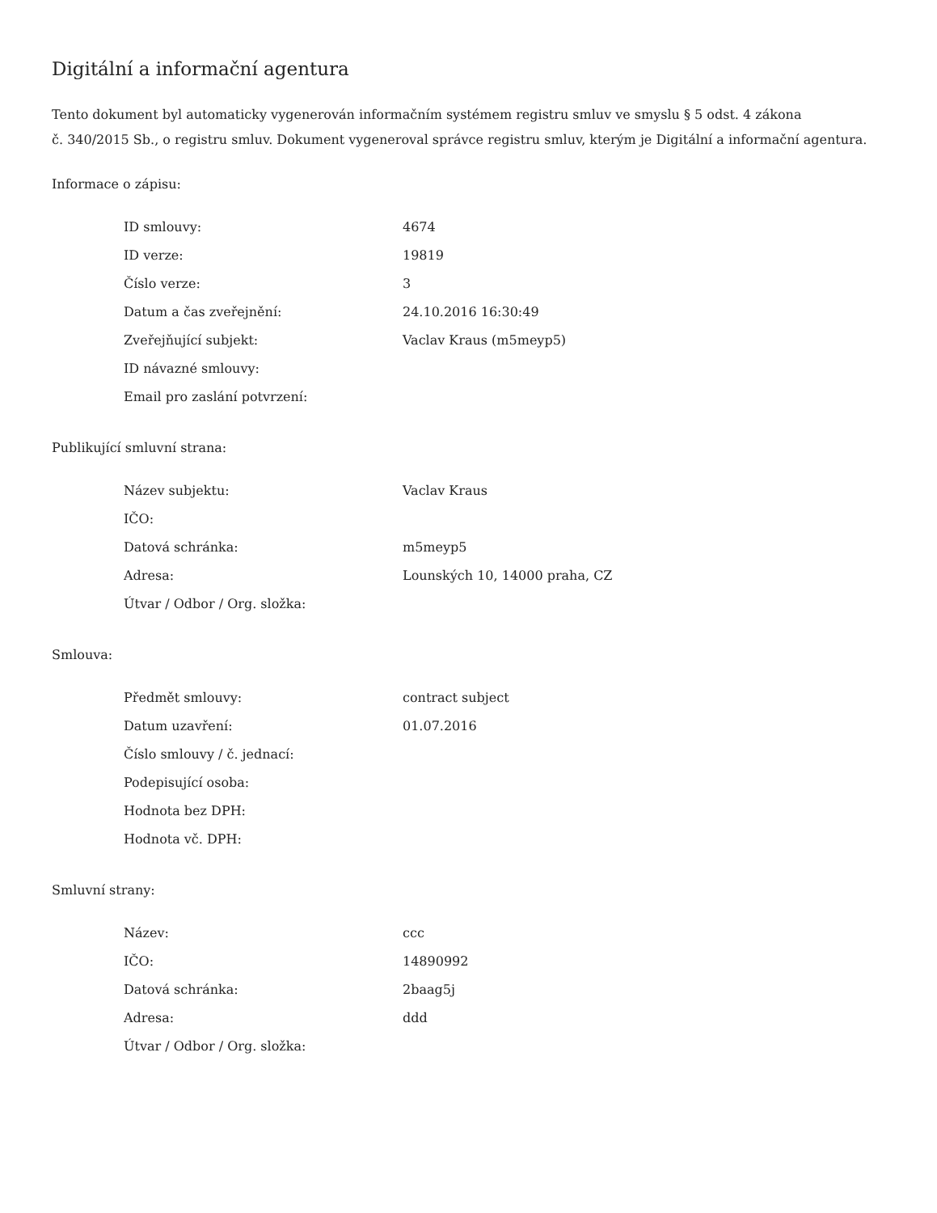Digitální a informační agentura
Tento dokument byl automaticky vygenerován informačním systémem registru smluv ve smyslu § 5 odst. 4 zákona
č. 340/2015 Sb., o registru smluv. Dokument vygeneroval správce registru smluv, kterým je Digitální a informační agentura.
Informace o zápisu:
| ID smlouvy: | 4674 |
| ID verze: | 19819 |
| Číslo verze: | 3 |
| Datum a čas zveřejnění: | 24.10.2016 16:30:49 |
| Zveřejňující subjekt: | Vaclav Kraus (m5meyp5) |
| ID návazné smlouvy: | |
| Email pro zaslání potvrzení: | |
Publikující smluvní strana:
| Název subjektu: | Vaclav Kraus |
| IČO: | |
| Datová schránka: | m5meyp5 |
| Adresa: | Lounských 10, 14000 praha, CZ |
| Útvar / Odbor / Org. složka: | |
Smlouva:
| Předmět smlouvy: | contract subject |
| Datum uzavření: | 01.07.2016 |
| Číslo smlouvy / č. jednací: | |
| Podepisující osoba: | |
| Hodnota bez DPH: | |
| Hodnota vč. DPH: | |
Smluvní strany:
| Název: | ccc |
| IČO: | 14890992 |
| Datová schránka: | 2baag5j |
| Adresa: | ddd |
| Útvar / Odbor / Org. složka: | |